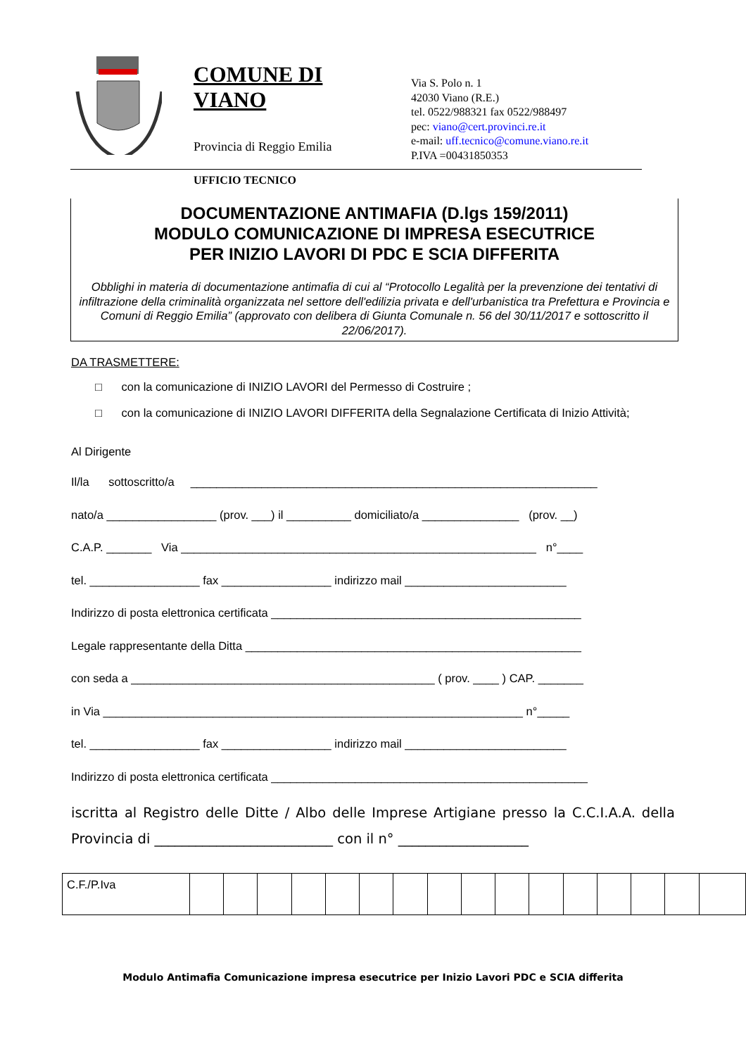COMUNE DI VIANO
Provincia di Reggio Emilia
UFFICIO TECNICO
Via S. Polo n. 1
42030 Viano (R.E.)
tel. 0522/988321 fax 0522/988497
pec: viano@cert.provinci.re.it
e-mail: uff.tecnico@comune.viano.re.it
P.IVA =00431850353
DOCUMENTAZIONE ANTIMAFIA (D.lgs 159/2011)
MODULO COMUNICAZIONE DI IMPRESA ESECUTRICE
PER INIZIO LAVORI DI PDC E SCIA DIFFERITA
Obblighi in materia di documentazione antimafia di cui al “Protocollo Legalità per la prevenzione dei tentativi di infiltrazione della criminalità organizzata nel settore dell'edilizia privata e dell'urbanistica tra Prefettura e Provincia e Comuni di Reggio Emilia” (approvato con delibera di Giunta Comunale n. 56 del 30/11/2017 e sottoscritto il 22/06/2017).
DA TRASMETTERE:
□ con la comunicazione di INIZIO LAVORI del Permesso di Costruire ;
□ con la comunicazione di INIZIO LAVORI DIFFERITA della Segnalazione Certificata di Inizio Attività;
Al Dirigente
Il/la sottoscritto/a _______________________________________________________________
nato/a _________________ (prov. ___) il __________ domiciliato/a _______________ (prov. __)
C.A.P. _______ Via _______________________________________________________ n°____
tel. _________________ fax _________________ indirizzo mail _________________________
Indirizzo di posta elettronica certificata ________________________________________________
Legale rappresentante della Ditta ____________________________________________________
con seda a _______________________________________________ ( prov. ____ ) CAP. _______
in Via _________________________________________________________________ n°_____
tel. _________________ fax _________________ indirizzo mail _________________________
Indirizzo di posta elettronica certificata _________________________________________________
iscritta al Registro delle Ditte / Albo delle Imprese Artigiane presso la C.C.I.A.A. della Provincia di __________________________ con il n° ___________________
| C.F./P.Iva | | | | | | | | | | | | | | | | |
Modulo Antimafia Comunicazione impresa esecutrice per Inizio Lavori PDC e SCIA differita